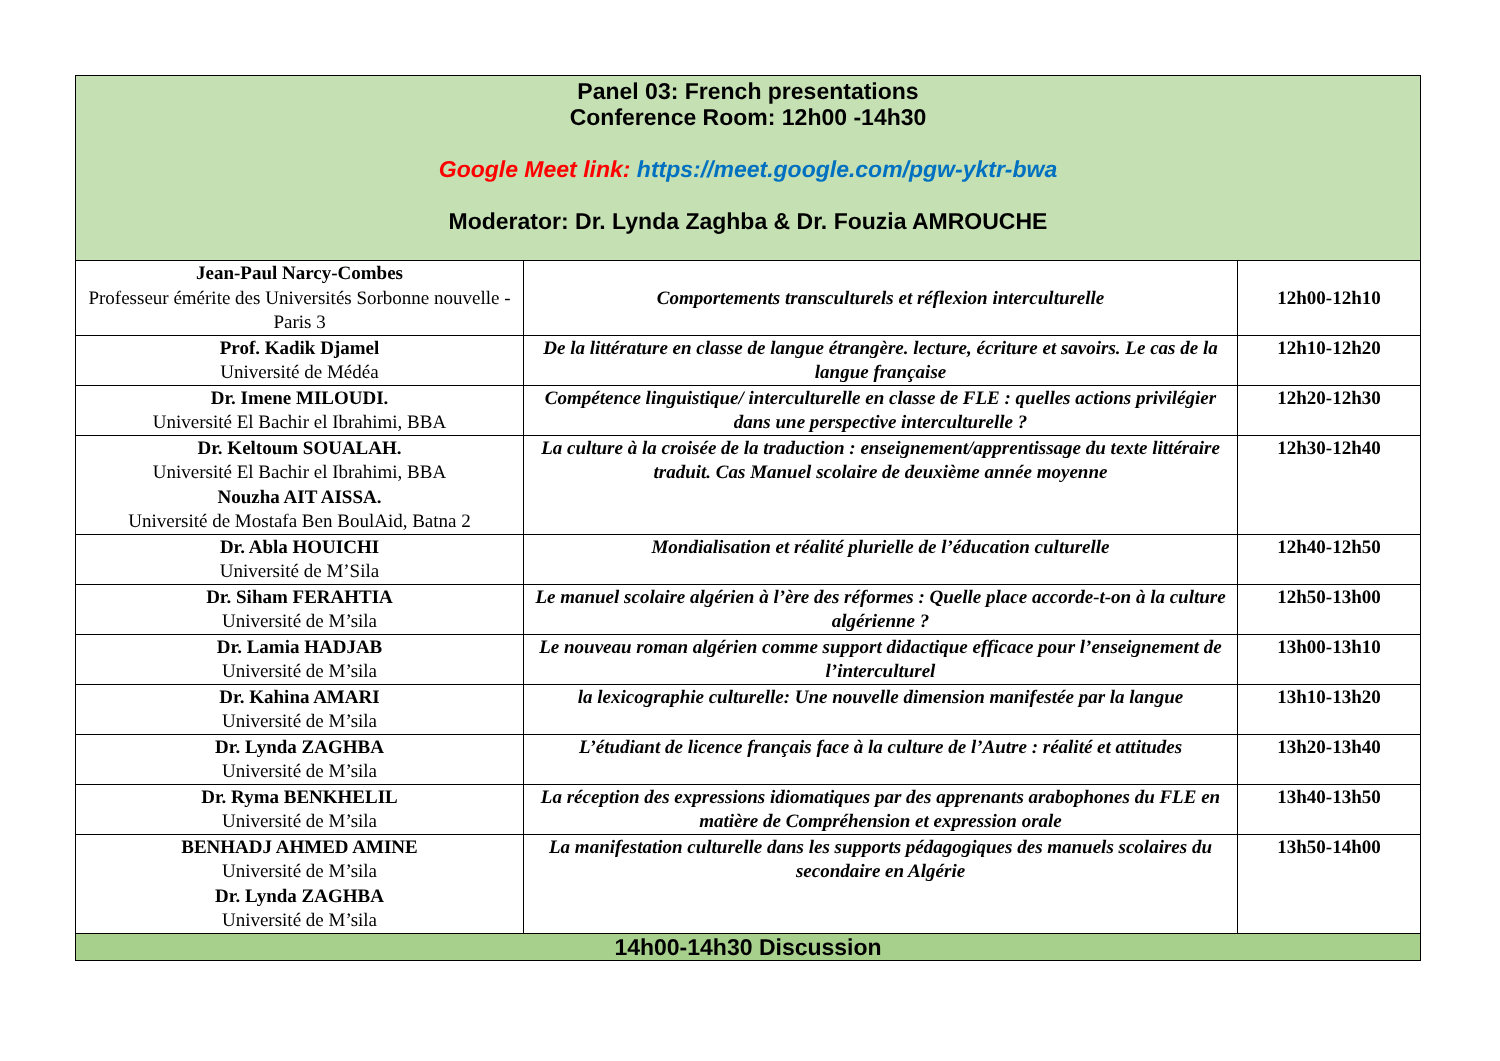| Panel 03: French presentations Conference Room: 12h00 -14h30 Google Meet link: https://meet.google.com/pgw-yktr-bwa Moderator: Dr. Lynda Zaghba & Dr. Fouzia AMROUCHE | | |
| Jean-Paul Narcy-Combes Professeur émérite des Universités Sorbonne nouvelle - Paris 3 | Comportements transculturels et réflexion interculturelle | 12h00-12h10 |
| Prof. Kadik Djamel Université de Médéa | De la littérature en classe de langue étrangère. lecture, écriture et savoirs. Le cas de la langue française | 12h10-12h20 |
| Dr. Imene MILOUDI. Université El Bachir el Ibrahimi, BBA | Compétence linguistique/ interculturelle en classe de FLE : quelles actions privilégier dans une perspective interculturelle ? | 12h20-12h30 |
| Dr. Keltoum SOUALAH. Université El Bachir el Ibrahimi, BBA Nouzha AIT AISSA. Université de Mostafa Ben BoulAid, Batna 2 | La culture à la croisée de la traduction : enseignement/apprentissage du texte littéraire traduit. Cas Manuel scolaire de deuxième année moyenne | 12h30-12h40 |
| Dr. Abla HOUICHI Université de M’Sila | Mondialisation et réalité plurielle de l’éducation culturelle | 12h40-12h50 |
| Dr. Siham FERAHTIA Université de M’sila | Le manuel scolaire algérien à l’ère des réformes : Quelle place accorde-t-on à la culture algérienne ? | 12h50-13h00 |
| Dr. Lamia HADJAB Université de M’sila | Le nouveau roman algérien comme support didactique efficace pour l’enseignement de l’interculturel | 13h00-13h10 |
| Dr. Kahina AMARI Université de M’sila | la lexicographie culturelle: Une nouvelle dimension manifestée par la langue | 13h10-13h20 |
| Dr. Lynda ZAGHBA Université de M’sila | L’étudiant de licence français face à la culture de l’Autre : réalité et attitudes | 13h20-13h40 |
| Dr. Ryma BENKHELIL Université de M’sila | La réception des expressions idiomatiques par des apprenants arabophones du FLE en matière de Compréhension et expression orale | 13h40-13h50 |
| BENHADJ AHMED AMINE Université de M’sila Dr. Lynda ZAGHBA Université de M’sila | La manifestation culturelle dans les supports pédagogiques des manuels scolaires du secondaire en Algérie | 13h50-14h00 |
| 14h00-14h30 Discussion | | |